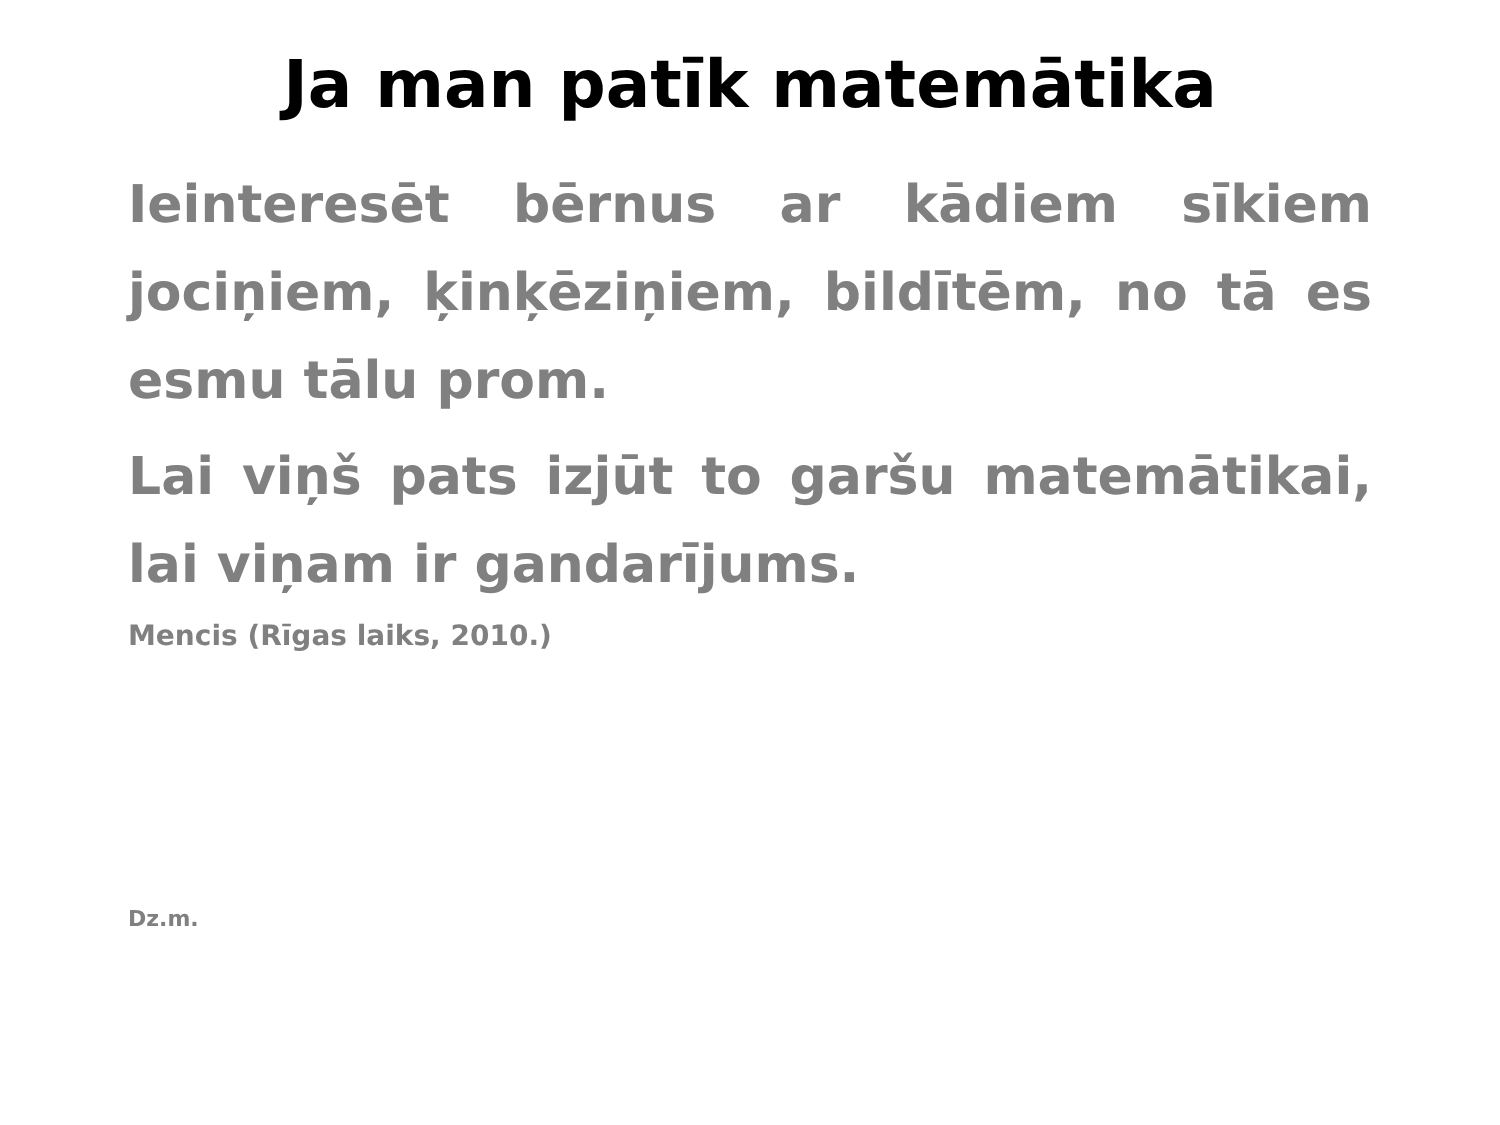Ja man patīk matemātika
Ieinteresēt bērnus ar kādiem sīkiem jociņiem, ķinķēziņiem, bildītēm, no tā es esmu tālu prom.
Lai viņš pats izjūt to garšu matemātikai, lai viņam ir gandarījums.
Mencis (Rīgas laiks, 2010.)
Dz.m.